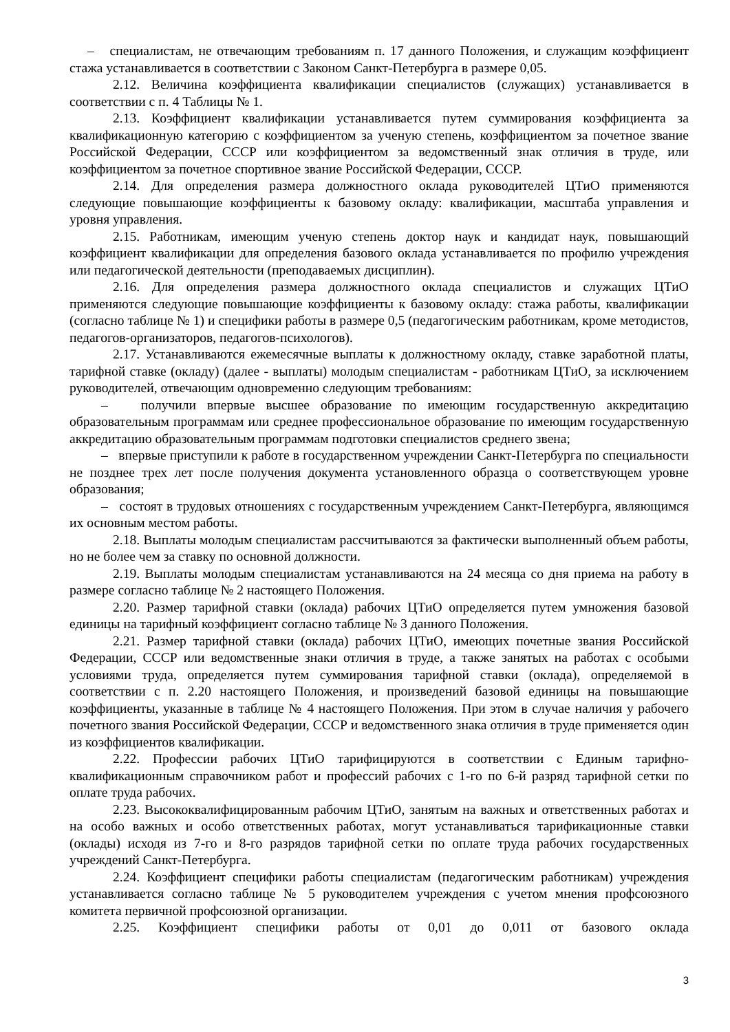– специалистам, не отвечающим требованиям п. 17 данного Положения, и служащим коэффициент стажа устанавливается в соответствии с Законом Санкт-Петербурга в размере 0,05.
2.12. Величина коэффициента квалификации специалистов (служащих) устанавливается в соответствии с п. 4 Таблицы № 1.
2.13. Коэффициент квалификации устанавливается путем суммирования коэффициента за квалификационную категорию с коэффициентом за ученую степень, коэффициентом за почетное звание Российской Федерации, СССР или коэффициентом за ведомственный знак отличия в труде, или коэффициентом за почетное спортивное звание Российской Федерации, СССР.
2.14. Для определения размера должностного оклада руководителей ЦТиО применяются следующие повышающие коэффициенты к базовому окладу: квалификации, масштаба управления и уровня управления.
2.15. Работникам, имеющим ученую степень доктор наук и кандидат наук, повышающий коэффициент квалификации для определения базового оклада устанавливается по профилю учреждения или педагогической деятельности (преподаваемых дисциплин).
2.16. Для определения размера должностного оклада специалистов и служащих ЦТиО применяются следующие повышающие коэффициенты к базовому окладу: стажа работы, квалификации (согласно таблице № 1) и специфики работы в размере 0,5 (педагогическим работникам, кроме методистов, педагогов-организаторов, педагогов-психологов).
2.17. Устанавливаются ежемесячные выплаты к должностному окладу, ставке заработной платы, тарифной ставке (окладу) (далее - выплаты) молодым специалистам - работникам ЦТиО, за исключением руководителей, отвечающим одновременно следующим требованиям:
– получили впервые высшее образование по имеющим государственную аккредитацию образовательным программам или среднее профессиональное образование по имеющим государственную аккредитацию образовательным программам подготовки специалистов среднего звена;
– впервые приступили к работе в государственном учреждении Санкт-Петербурга по специальности не позднее трех лет после получения документа установленного образца о соответствующем уровне образования;
– состоят в трудовых отношениях с государственным учреждением Санкт-Петербурга, являющимся их основным местом работы.
2.18. Выплаты молодым специалистам рассчитываются за фактически выполненный объем работы, но не более чем за ставку по основной должности.
2.19. Выплаты молодым специалистам устанавливаются на 24 месяца со дня приема на работу в размере согласно таблице № 2 настоящего Положения.
2.20. Размер тарифной ставки (оклада) рабочих ЦТиО определяется путем умножения базовой единицы на тарифный коэффициент согласно таблице № 3 данного Положения.
2.21. Размер тарифной ставки (оклада) рабочих ЦТиО, имеющих почетные звания Российской Федерации, СССР или ведомственные знаки отличия в труде, а также занятых на работах с особыми условиями труда, определяется путем суммирования тарифной ставки (оклада), определяемой в соответствии с п. 2.20 настоящего Положения, и произведений базовой единицы на повышающие коэффициенты, указанные в таблице № 4 настоящего Положения. При этом в случае наличия у рабочего почетного звания Российской Федерации, СССР и ведомственного знака отличия в труде применяется один из коэффициентов квалификации.
2.22. Профессии рабочих ЦТиО тарифицируются в соответствии с Единым тарифно-квалификационным справочником работ и профессий рабочих с 1-го по 6-й разряд тарифной сетки по оплате труда рабочих.
2.23. Высококвалифицированным рабочим ЦТиО, занятым на важных и ответственных работах и на особо важных и особо ответственных работах, могут устанавливаться тарификационные ставки (оклады) исходя из 7-го и 8-го разрядов тарифной сетки по оплате труда рабочих государственных учреждений Санкт-Петербурга.
2.24. Коэффициент специфики работы специалистам (педагогическим работникам) учреждения устанавливается согласно таблице № 5 руководителем учреждения с учетом мнения профсоюзного комитета первичной профсоюзной организации.
2.25. Коэффициент специфики работы от 0,01 до 0,011 от базового оклада
3